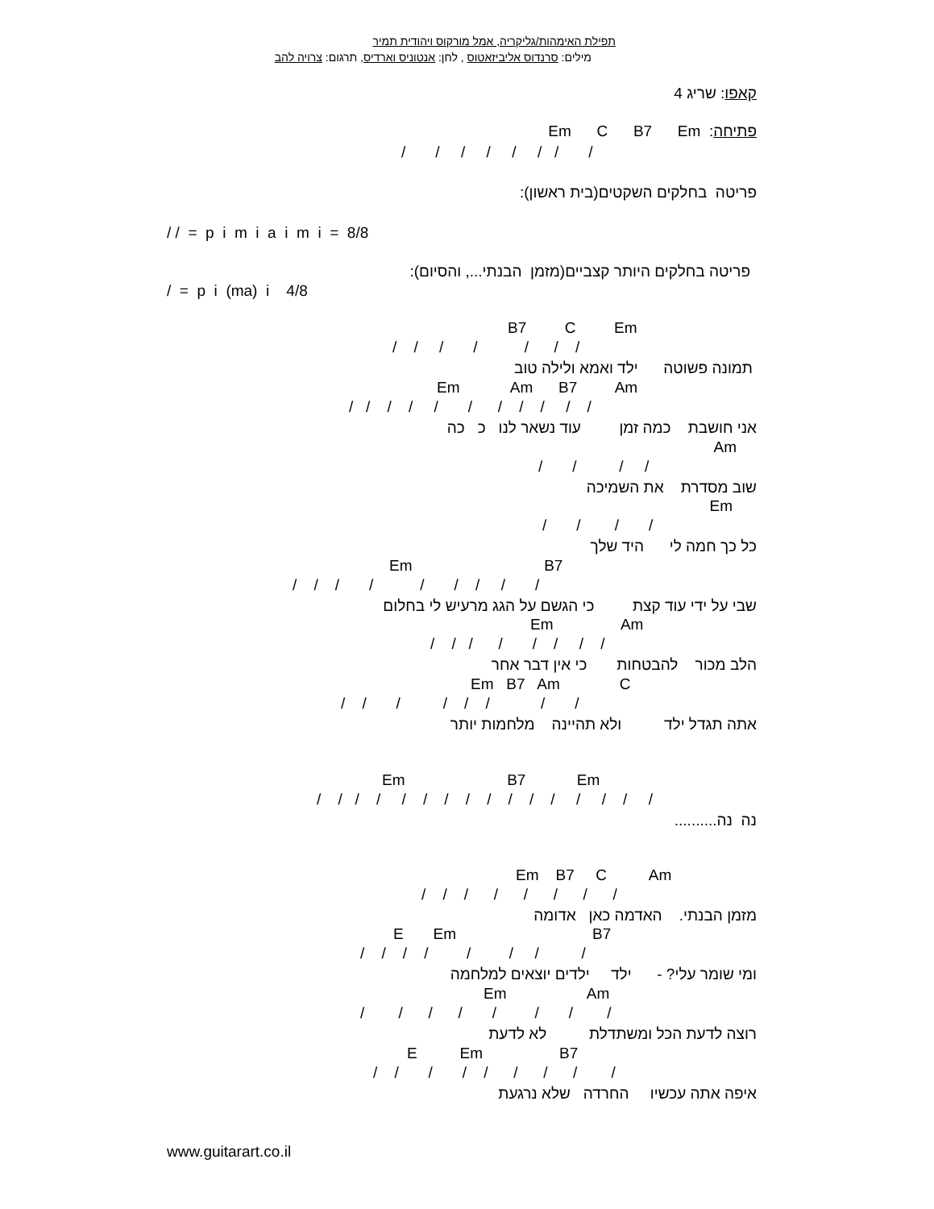תפילת האימהות/גליקריה, אמל מורקוס ויהודית תמיר
מילים: סרנדוס אליביזאטוס , לחן: אנטוניס וארדיס, תרגום: צרויה להב
קאפו: שריג 4
פתיחה: Em C B7 Em
/ / / / / / / /
פריטה בחלקים השקטים(בית ראשון):
/ / = p i m i a i m i = 8/8
פריטה בחלקים היותר קצביים(מזמן הבנתי..., והסיום):
/ = p i (ma) i 4/8
B7 C Em
/ / / / / / /
תמונה פשוטה ילד ואמא ולילה טוב
Em Am B7 Am
/ / / / / / / / / / /
אני חושבת כמה זמן עוד נשאר לנו כ כה
Am
/ / / /
שוב מסדרת את השמיכה
Em
/ / / /
כל כך חמה לי היד שלך
Em B7
/ / / / / / / / /
שבי על ידי עוד קצת כי הגשם על הגג מרעיש לי בחלום
Em Am
/ / / / / / / /
הלב מכור להבטחות כי אין דבר אחר
Em B7 Am C
/ / / / / / / /
אתה תגדל ילד ולא תהיינה מלחמות יותר
Em B7 Em
/ / / / / / / / / / / / / / / /
נה נה..........
Em B7 C Am
/ / / / / / / /
מזמן הבנתי. האדמה כאן אדומה
E Em B7
/ / / / / / / /
ומי שומר עלי? - ילד ילדים יוצאים למלחמה
Em Am
/ / / / / / / /
רוצה לדעת הכל ומשתדלת לא לדעת
E Em B7
/ / / / / / / / /
איפה אתה עכשיו החרדה שלא נרגעת
www.guitarart.co.il